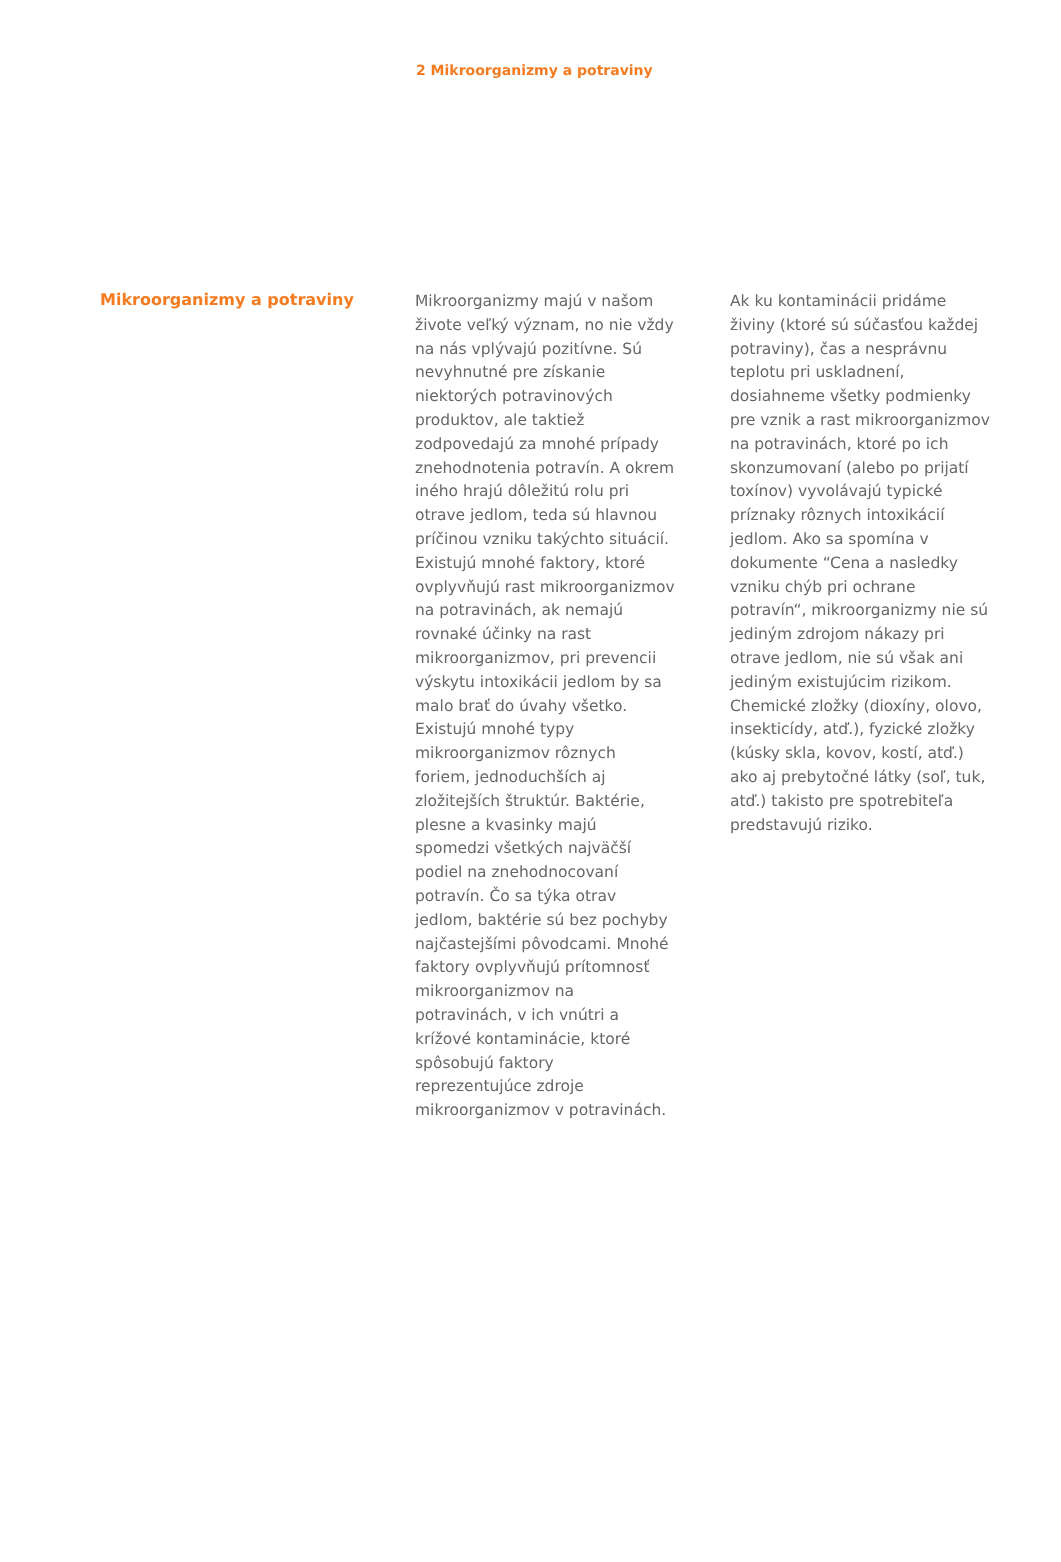2 Mikroorganizmy a potraviny
Mikroorganizmy a potraviny
Mikroorganizmy majú v našom živote veľký význam, no nie vždy na nás vplývajú pozitívne. Sú nevyhnutné pre získanie niektorých potravinových produktov, ale taktiež zodpovedajú za mnohé prípady znehodnotenia potravín. A okrem iného hrajú dôležitú rolu pri otrave jedlom, teda sú hlavnou príčinou vzniku takýchto situácií. Existujú mnohé faktory, ktoré ovplyvňujú rast mikroorganizmov na potravinách, ak nemajú rovnaké účinky na rast mikroorganizmov, pri prevencii výskytu intoxikácii jedlom by sa malo brať do úvahy všetko. Existujú mnohé typy mikroorganizmov rôznych foriem, jednoduchších aj zložitejších štruktúr. Baktérie, plesne a kvasinky majú spomedzi všetkých najväčší podiel na znehodnocovaní potravín. Čo sa týka otrav jedlom, baktérie sú bez pochyby najčastejšími pôvodcami. Mnohé faktory ovplyvňujú prítomnosť mikroorganizmov na potravinách, v ich vnútri a krížové kontaminácie, ktoré spôsobujú faktory reprezentujúce zdroje mikroorganizmov v potravinách.
Ak ku kontaminácii pridáme živiny (ktoré sú súčasťou každej potraviny), čas a nesprávnu teplotu pri uskladnení, dosiahneme všetky podmienky pre vznik a rast mikroorganizmov na potravinách, ktoré po ich skonzumovaní (alebo po prijatí toxínov) vyvolávajú typické príznaky rôznych intoxikácií jedlom. Ako sa spomína v dokumente “Cena a nasledky vzniku chýb pri ochrane potravín“, mikroorganizmy nie sú jediným zdrojom nákazy pri otrave jedlom, nie sú však ani jediným existujúcim rizikom. Chemické zložky (dioxíny, olovo, insekticídy, atď.), fyzické zložky (kúsky skla, kovov, kostí, atď.) ako aj prebytočné látky (soľ, tuk, atď.) takisto pre spotrebiteľa predstavujú riziko.